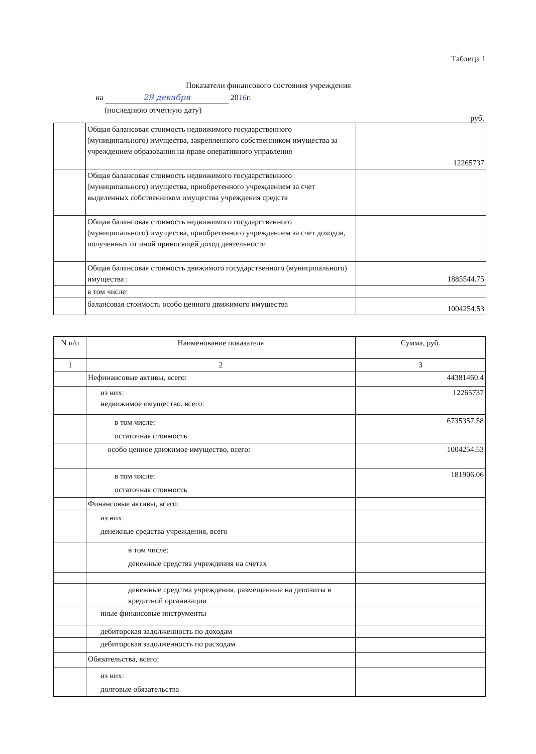Таблица 1
Показатели финансового состояния учреждения
на 29 декабря 2016г.
(последнюю отчетную дату)
руб.
| | Общая балансовая стоимость недвижимого государственного (муниципального) имущества, закрепленного собственником имущества за учреждением образования на праве оперативного управления | 12265737 |
| | Общая балансовая стоимость недвижимого государственного (муниципального) имущества, приобретенного учреждением за счет выделенных собственником имущества учреждения средств | |
| | Общая балансовая стоимость недвижимого государственного (муниципального) имущества, приобретенного учреждением за счет доходов, полученных от иной приносящей доход деятельности | |
| | Общая балансовая стоимость движимого государственного (муниципального) имущества : | 1885544.75 |
| | в том числе: | |
| | балансовая стоимость особо ценного движимого имущества | 1004254.53 |
| N п/п | Наименование показателя | Сумма, руб. |
| 1 | 2 | 3 |
| | Нефинансовые активы, всего: | 44381460.4 |
| | из них: недвижимое имущество, всего: | 12265737 |
| | в том числе: остаточная стоимость | 6735357.58 |
| | особо ценное движимое имущество, всего: | 1004254.53 |
| | в том числе: остаточная стоимость | 181906.06 |
| | Финансовые активы, всего: | |
| | из них: денежные средства учреждения, всего | |
| | в том числе: денежные средства учреждения на счетах | |
| | денежные средства учреждения, размещенные на депозиты в кредитной организации | |
| | иные финансовые инструменты | |
| | дебиторская задолженность по доходам | |
| | дебиторская задолженность по расходам | |
| | Обязательства, всего: | |
| | из них: долговые обязательства | |